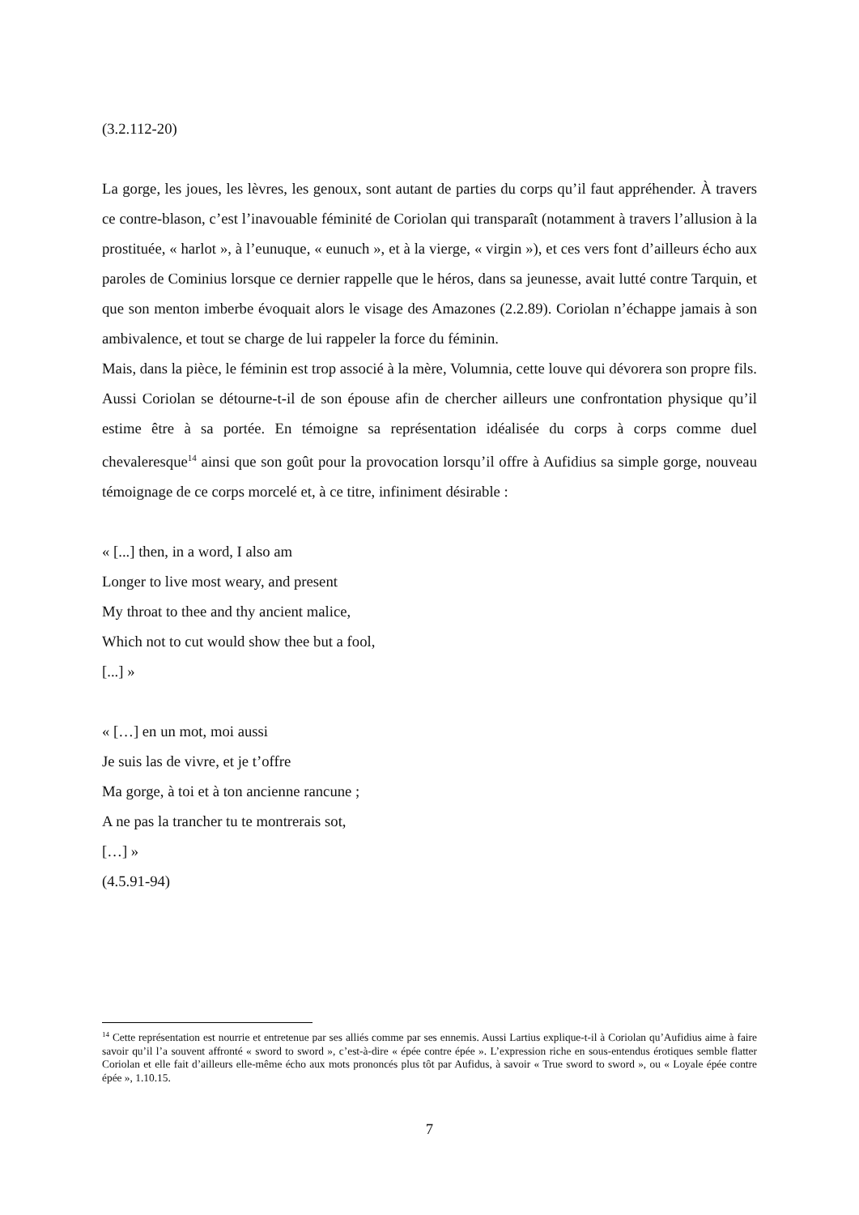(3.2.112-20)
La gorge, les joues, les lèvres, les genoux, sont autant de parties du corps qu’il faut appréhender. À travers ce contre-blason, c’est l’inavouable féminité de Coriolan qui transparaît (notamment à travers l’allusion à la prostituée, « harlot », à l’eunuque, « eunuch », et à la vierge, « virgin »), et ces vers font d’ailleurs écho aux paroles de Cominius lorsque ce dernier rappelle que le héros, dans sa jeunesse, avait lutté contre Tarquin, et que son menton imberbe évoquait alors le visage des Amazones (2.2.89). Coriolan n’échappe jamais à son ambivalence, et tout se charge de lui rappeler la force du féminin.
Mais, dans la pièce, le féminin est trop associé à la mère, Volumnia, cette louve qui dévorera son propre fils. Aussi Coriolan se détourne-t-il de son épouse afin de chercher ailleurs une confrontation physique qu’il estime être à sa portée. En témoigne sa représentation idéalisée du corps à corps comme duel chevaleresque<sup>14</sup> ainsi que son goût pour la provocation lorsqu’il offre à Aufidius sa simple gorge, nouveau témoignage de ce corps morcelé et, à ce titre, infiniment désirable :
« [...] then, in a word, I also am
Longer to live most weary, and present
My throat to thee and thy ancient malice,
Which not to cut would show thee but a fool,
[...] »
« […] en un mot, moi aussi
Je suis las de vivre, et je t’offre
Ma gorge, à toi et à ton ancienne rancune ;
A ne pas la trancher tu te montrerais sot,
[…] »
(4.5.91-94)
<sup>14</sup> Cette représentation est nourrie et entretenue par ses alliés comme par ses ennemis. Aussi Lartius explique-t-il à Coriolan qu’Aufidius aime à faire savoir qu’il l’a souvent affronté « sword to sword », c’est-à-dire « épée contre épée ». L’expression riche en sous-entendus érotiques semble flatter Coriolan et elle fait d’ailleurs elle-même écho aux mots prononcés plus tôt par Aufidus, à savoir « True sword to sword », ou « Loyale épée contre épée », 1.10.15.
7